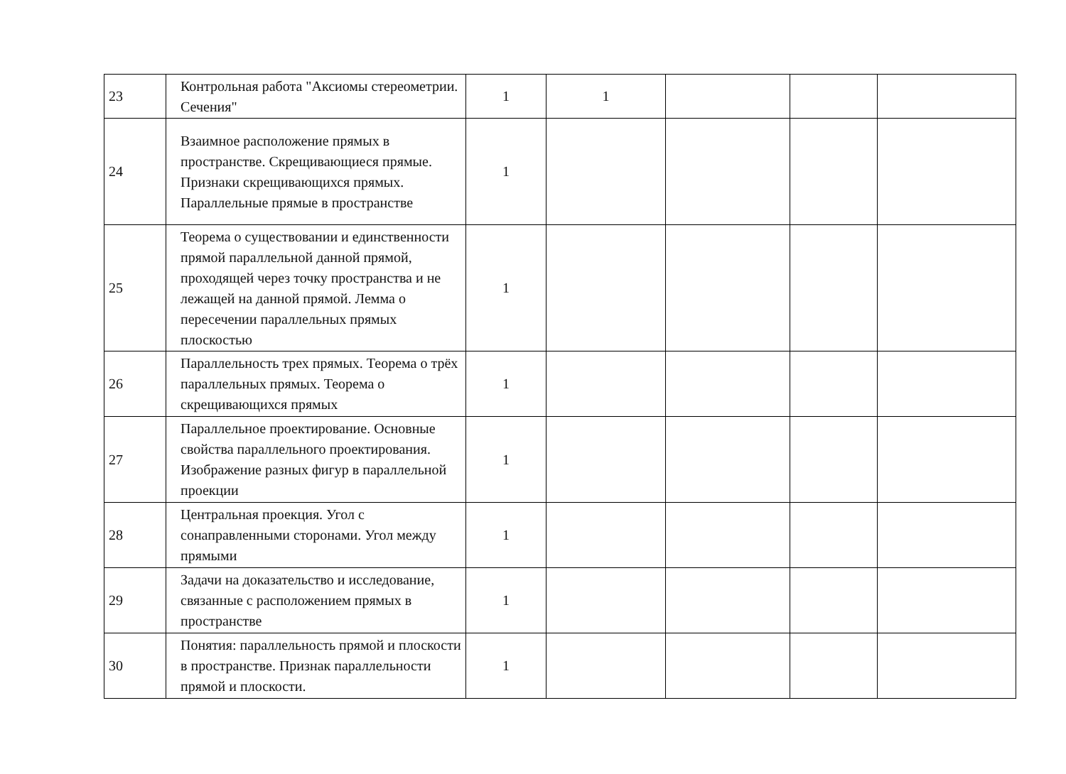| 23 | Контрольная работа "Аксиомы стереометрии. Сечения" | 1 | 1 | | | |
| 24 | Взаимное расположение прямых в пространстве. Скрещивающиеся прямые. Признаки скрещивающихся прямых. Параллельные прямые в пространстве | 1 | | | | |
| 25 | Теорема о существовании и единственности прямой параллельной данной прямой, проходящей через точку пространства и не лежащей на данной прямой. Лемма о пересечении параллельных прямых плоскостью | 1 | | | | |
| 26 | Параллельность трех прямых. Теорема о трёх параллельных прямых. Теорема о скрещивающихся прямых | 1 | | | | |
| 27 | Параллельное проектирование. Основные свойства параллельного проектирования. Изображение разных фигур в параллельной проекции | 1 | | | | |
| 28 | Центральная проекция. Угол с сонаправленными сторонами. Угол между прямыми | 1 | | | | |
| 29 | Задачи на доказательство и исследование, связанные с расположением прямых в пространстве | 1 | | | | |
| 30 | Понятия: параллельность прямой и плоскости в пространстве. Признак параллельности прямой и плоскости. | 1 | | | | |